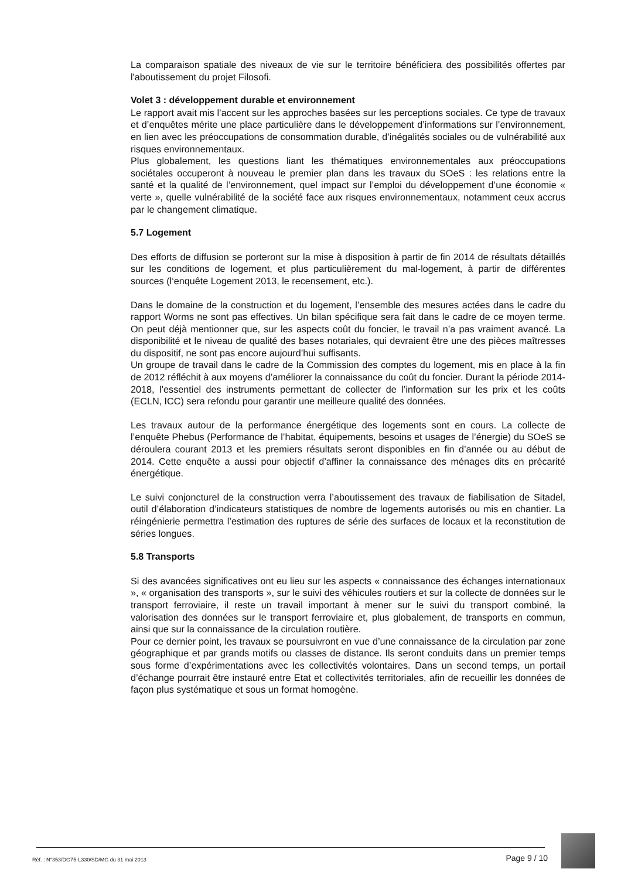La comparaison spatiale des niveaux de vie sur le territoire bénéficiera des possibilités offertes par l'aboutissement du projet Filosofi.
Volet 3 : développement durable et environnement
Le rapport avait mis l’accent sur les approches basées sur les perceptions sociales. Ce type de travaux et d’enquêtes mérite une place particulière dans le développement d’informations sur l’environnement, en lien avec les préoccupations de consommation durable, d’inégalités sociales ou de vulnérabilité aux risques environnementaux.
Plus globalement, les questions liant les thématiques environnementales aux préoccupations sociétales occuperont à nouveau le premier plan dans les travaux du SOeS : les relations entre la santé et la qualité de l’environnement, quel impact sur l’emploi du développement d’une économie « verte », quelle vulnérabilité de la société face aux risques environnementaux, notamment ceux accrus par le changement climatique.
5.7 Logement
Des efforts de diffusion se porteront sur la mise à disposition à partir de fin 2014 de résultats détaillés sur les conditions de logement, et plus particulièrement du mal-logement, à partir de différentes sources (l‘enquête Logement 2013, le recensement, etc.).
Dans le domaine de la construction et du logement, l’ensemble des mesures actées dans le cadre du rapport Worms ne sont pas effectives. Un bilan spécifique sera fait dans le cadre de ce moyen terme. On peut déjà mentionner que, sur les aspects coût du foncier, le travail n’a pas vraiment avancé. La disponibilité et le niveau de qualité des bases notariales, qui devraient être une des pièces maîtresses du dispositif, ne sont pas encore aujourd’hui suffisants.
Un groupe de travail dans le cadre de la Commission des comptes du logement, mis en place à la fin de 2012 réfléchit à aux moyens d’améliorer la connaissance du coût du foncier. Durant la période 2014-2018, l’essentiel des instruments permettant de collecter de l’information sur les prix et les coûts (ECLN, ICC) sera refondu pour garantir une meilleure qualité des données.
Les travaux autour de la performance énergétique des logements sont en cours. La collecte de l’enquête Phebus (Performance de l’habitat, équipements, besoins et usages de l’énergie) du SOeS se déroulera courant 2013 et les premiers résultats seront disponibles en fin d’année ou au début de 2014. Cette enquête a aussi pour objectif d’affiner la connaissance des ménages dits en précarité énergétique.
Le suivi conjoncturel de la construction verra l’aboutissement des travaux de fiabilisation de Sitadel, outil d’élaboration d’indicateurs statistiques de nombre de logements autorisés ou mis en chantier. La réingénierie permettra l’estimation des ruptures de série des surfaces de locaux et la reconstitution de séries longues.
5.8 Transports
Si des avancées significatives ont eu lieu sur les aspects « connaissance des échanges internationaux », « organisation des transports », sur le suivi des véhicules routiers et sur la collecte de données sur le transport ferroviaire, il reste un travail important à mener sur le suivi du transport combiné, la valorisation des données sur le transport ferroviaire et, plus globalement, de transports en commun, ainsi que sur la connaissance de la circulation routière.
Pour ce dernier point, les travaux se poursuivront en vue d’une connaissance de la circulation par zone géographique et par grands motifs ou classes de distance. Ils seront conduits dans un premier temps sous forme d’expérimentations avec les collectivités volontaires. Dans un second temps, un portail d’échange pourrait être instauré entre Etat et collectivités territoriales, afin de recueillir les données de façon plus systématique et sous un format homogène.
Réf. : N°353/DG75-L330/SD/MG du 31 mai 2013 Page 9 / 10